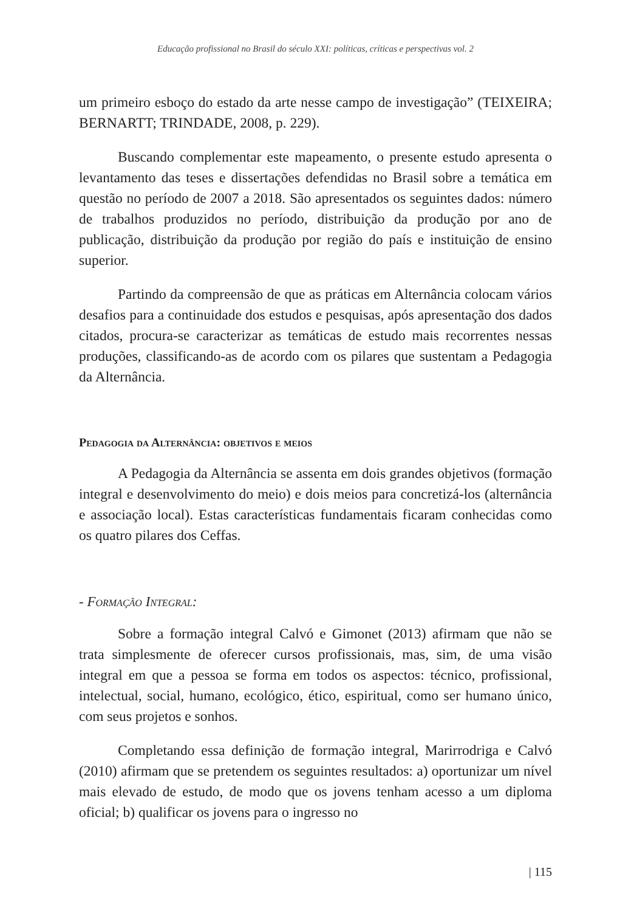Educação profissional no Brasil do século XXI: políticas, críticas e perspectivas vol. 2
um primeiro esboço do estado da arte nesse campo de investigação” (TEIXEIRA; BERNARTT; TRINDADE, 2008, p. 229).
Buscando complementar este mapeamento, o presente estudo apresenta o levantamento das teses e dissertações defendidas no Brasil sobre a temática em questão no período de 2007 a 2018. São apresentados os seguintes dados: número de trabalhos produzidos no período, distribuição da produção por ano de publicação, distribuição da produção por região do país e instituição de ensino superior.
Partindo da compreensão de que as práticas em Alternância colocam vários desafios para a continuidade dos estudos e pesquisas, após apresentação dos dados citados, procura-se caracterizar as temáticas de estudo mais recorrentes nessas produções, classificando-as de acordo com os pilares que sustentam a Pedagogia da Alternância.
Pedagogia da Alternância: objetivos e meios
A Pedagogia da Alternância se assenta em dois grandes objetivos (formação integral e desenvolvimento do meio) e dois meios para concretizá-los (alternância e associação local). Estas características fundamentais ficaram conhecidas como os quatro pilares dos Ceffas.
- Formação Integral:
Sobre a formação integral Calvó e Gimonet (2013) afirmam que não se trata simplesmente de oferecer cursos profissionais, mas, sim, de uma visão integral em que a pessoa se forma em todos os aspectos: técnico, profissional, intelectual, social, humano, ecológico, ético, espiritual, como ser humano único, com seus projetos e sonhos.
Completando essa definição de formação integral, Marirrodriga e Calvó (2010) afirmam que se pretendem os seguintes resultados: a) oportunizar um nível mais elevado de estudo, de modo que os jovens tenham acesso a um diploma oficial; b) qualificar os jovens para o ingresso no
| 115